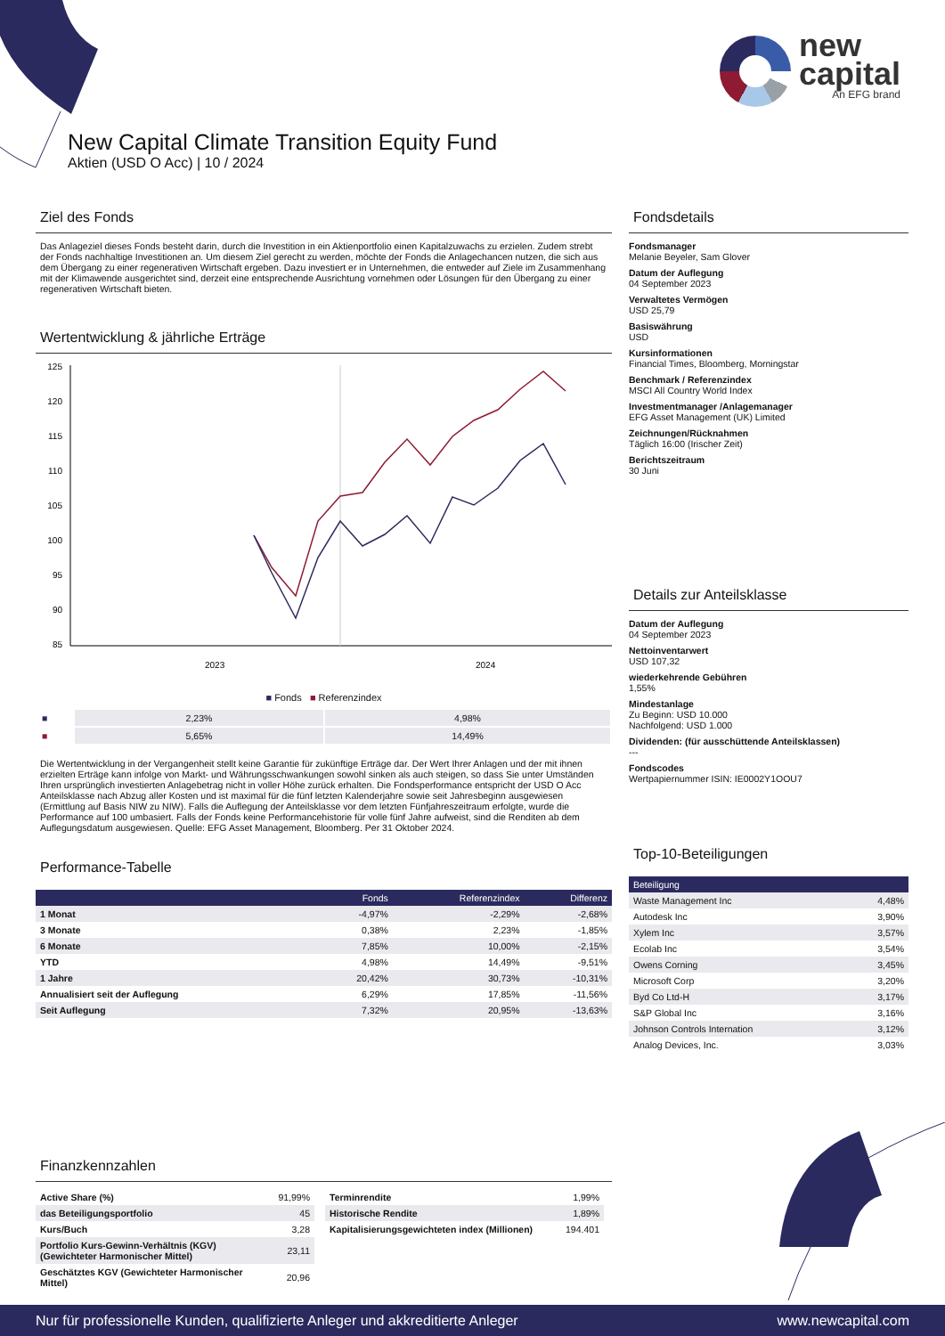new
capital
An EFG brand
New Capital Climate Transition Equity Fund
Aktien (USD O Acc) | 10 / 2024
Ziel des Fonds
Das Anlageziel dieses Fonds besteht darin, durch die Investition in ein Aktienportfolio einen Kapitalzuwachs zu erzielen. Zudem strebt der Fonds nachhaltige Investitionen an. Um diesem Ziel gerecht zu werden, möchte der Fonds die Anlagechancen nutzen, die sich aus dem Übergang zu einer regenerativen Wirtschaft ergeben. Dazu investiert er in Unternehmen, die entweder auf Ziele im Zusammenhang mit der Klimawende ausgerichtet sind, derzeit eine entsprechende Ausrichtung vornehmen oder Lösungen für den Übergang zu einer regenerativen Wirtschaft bieten.
Wertentwicklung & jährliche Erträge
125
120
115
110
105
100
95
90
85
2023
2024
■ Fonds ■ Referenzindex
| ■ | 2,23% | 4,98% |
| ■ | 5,65% | 14,49% |
Die Wertentwicklung in der Vergangenheit stellt keine Garantie für zukünftige Erträge dar. Der Wert Ihrer Anlagen und der mit ihnen erzielten Erträge kann infolge von Markt- und Währungsschwankungen sowohl sinken als auch steigen, so dass Sie unter Umständen Ihren ursprünglich investierten Anlagebetrag nicht in voller Höhe zurück erhalten. Die Fondsperformance entspricht der USD O Acc Anteilsklasse nach Abzug aller Kosten und ist maximal für die fünf letzten Kalenderjahre sowie seit Jahresbeginn ausgewiesen (Ermittlung auf Basis NIW zu NIW). Falls die Auflegung der Anteilsklasse vor dem letzten Fünfjahreszeitraum erfolgte, wurde die Performance auf 100 umbasiert. Falls der Fonds keine Performancehistorie für volle fünf Jahre aufweist, sind die Renditen ab dem Auflegungsdatum ausgewiesen. Quelle: EFG Asset Management, Bloomberg. Per 31 Oktober 2024.
Performance-Tabelle
| | Fonds | Referenzindex | Differenz |
| --- | --- | --- | --- |
| 1 Monat | -4,97% | -2,29% | -2,68% |
| 3 Monate | 0,38% | 2,23% | -1,85% |
| 6 Monate | 7,85% | 10,00% | -2,15% |
| YTD | 4,98% | 14,49% | -9,51% |
| 1 Jahre | 20,42% | 30,73% | -10,31% |
| Annualisiert seit der Auflegung | 6,29% | 17,85% | -11,56% |
| Seit Auflegung | 7,32% | 20,95% | -13,63% |
Fondsdetails
Fondsmanager
Melanie Beyeler, Sam Glover
Datum der Auflegung
04 September 2023
Verwaltetes Vermögen
USD 25,79
Basiswährung
USD
Kursinformationen
Financial Times, Bloomberg, Morningstar
Benchmark / Referenzindex
MSCI All Country World Index
Investmentmanager /Anlagemanager
EFG Asset Management (UK) Limited
Zeichnungen/Rücknahmen
Täglich 16:00 (Irischer Zeit)
Berichtszeitraum
30 Juni
Details zur Anteilsklasse
Datum der Auflegung
04 September 2023
Nettoinventarwert
USD 107,32
wiederkehrende Gebühren
1,55%
Mindestanlage
Zu Beginn: USD 10.000
Nachfolgend: USD 1.000
Dividenden: (für ausschüttende Anteilsklassen)
---
Fondscodes
Wertpapiernummer ISIN: IE0002Y1OOU7
Top-10-Beteiligungen
| Beteiligung | |
| --- | --- |
| Waste Management Inc | 4,48% |
| Autodesk Inc | 3,90% |
| Xylem Inc | 3,57% |
| Ecolab Inc | 3,54% |
| Owens Corning | 3,45% |
| Microsoft Corp | 3,20% |
| Byd Co Ltd-H | 3,17% |
| S&P Global Inc | 3,16% |
| Johnson Controls Internation | 3,12% |
| Analog Devices, Inc. | 3,03% |
Finanzkennzahlen
| Active Share (%) | 91,99% |
| das Beteiligungsportfolio | 45 |
| Kurs/Buch | 3,28 |
| Portfolio Kurs-Gewinn-Verhältnis (KGV) (Gewichteter Harmonischer Mittel) | 23,11 |
| Geschätztes KGV (Gewichteter Harmonischer Mittel) | 20,96 |
| Terminrendite | 1,99% |
| Historische Rendite | 1,89% |
| Kapitalisierungsgewichteten index (Millionen) | 194.401 |
Nur für professionelle Kunden, qualifizierte Anleger und akkreditierte Anleger www.newcapital.com